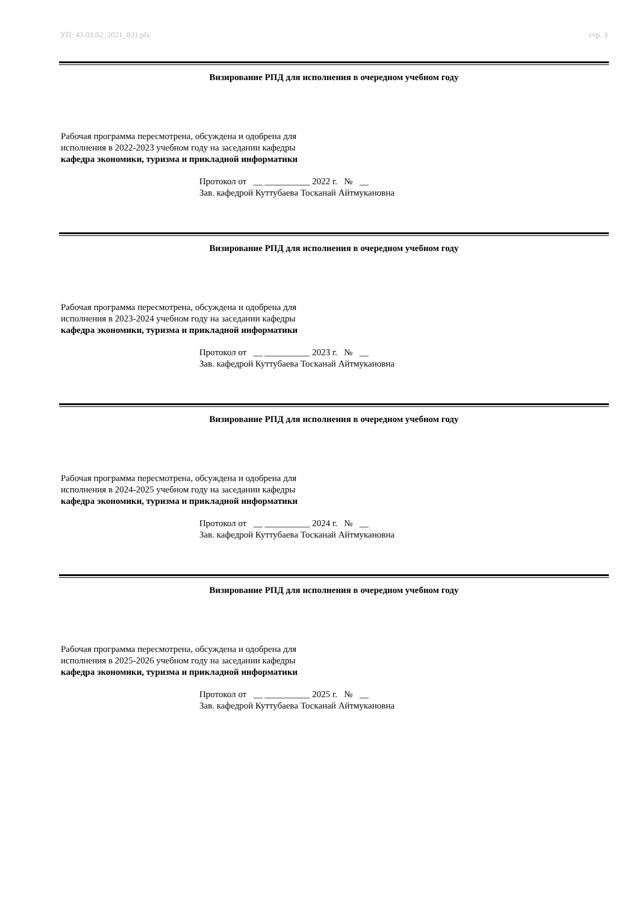УП: 43.03.02_2021_831.plx стр. 3
Визирование РПД для исполнения в очередном учебном году
Рабочая программа пересмотрена, обсуждена и одобрена для
исполнения в 2022-2023 учебном году на заседании кафедры
кафедра экономики, туризма и прикладной информатики
Протокол от __ __________ 2022 г. № __
Зав. кафедрой Куттубаева Тосканай Айтмукановна
Визирование РПД для исполнения в очередном учебном году
Рабочая программа пересмотрена, обсуждена и одобрена для
исполнения в 2023-2024 учебном году на заседании кафедры
кафедра экономики, туризма и прикладной информатики
Протокол от __ __________ 2023 г. № __
Зав. кафедрой Куттубаева Тосканай Айтмукановна
Визирование РПД для исполнения в очередном учебном году
Рабочая программа пересмотрена, обсуждена и одобрена для
исполнения в 2024-2025 учебном году на заседании кафедры
кафедра экономики, туризма и прикладной информатики
Протокол от __ __________ 2024 г. № __
Зав. кафедрой Куттубаева Тосканай Айтмукановна
Визирование РПД для исполнения в очередном учебном году
Рабочая программа пересмотрена, обсуждена и одобрена для
исполнения в 2025-2026 учебном году на заседании кафедры
кафедра экономики, туризма и прикладной информатики
Протокол от __ __________ 2025 г. № __
Зав. кафедрой Куттубаева Тосканай Айтмукановна